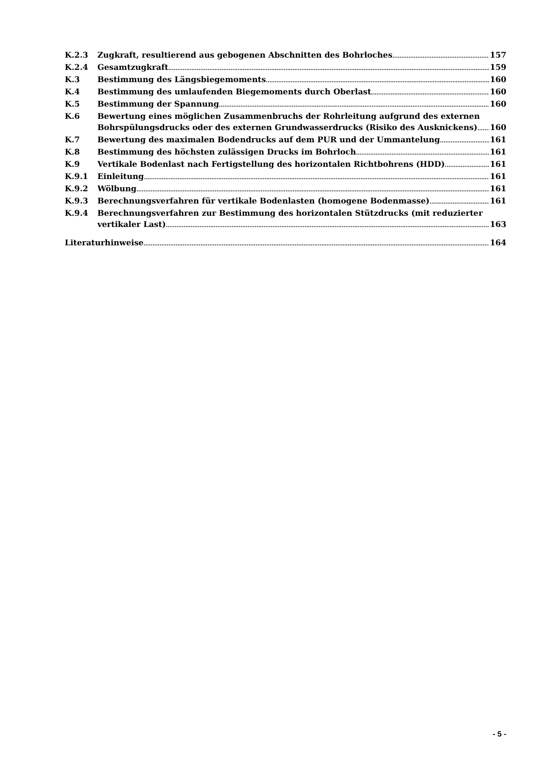K.2.3 Zugkraft, resultierend aus gebogenen Abschnitten des Bohrloches 157
K.2.4 Gesamtzugkraft 159
K.3 Bestimmung des Längsbiegemoments 160
K.4 Bestimmung des umlaufenden Biegemoments durch Oberlast 160
K.5 Bestimmung der Spannung 160
K.6 Bewertung eines möglichen Zusammenbruchs der Rohrleitung aufgrund des externen
Bohrspülungsdrucks oder des externen Grundwasserdrucks (Risiko des Ausknickens) 160
K.7 Bewertung des maximalen Bodendrucks auf dem PUR und der Ummantelung 161
K.8 Bestimmung des höchsten zulässigen Drucks im Bohrloch 161
K.9 Vertikale Bodenlast nach Fertigstellung des horizontalen Richtbohrens (HDD) 161
K.9.1 Einleitung 161
K.9.2 Wölbung 161
K.9.3 Berechnungsverfahren für vertikale Bodenlasten (homogene Bodenmasse) 161
K.9.4 Berechnungsverfahren zur Bestimmung des horizontalen Stützdrucks (mit reduzierter
vertikaler Last) 163
Literaturhinweise 164
- 5 -